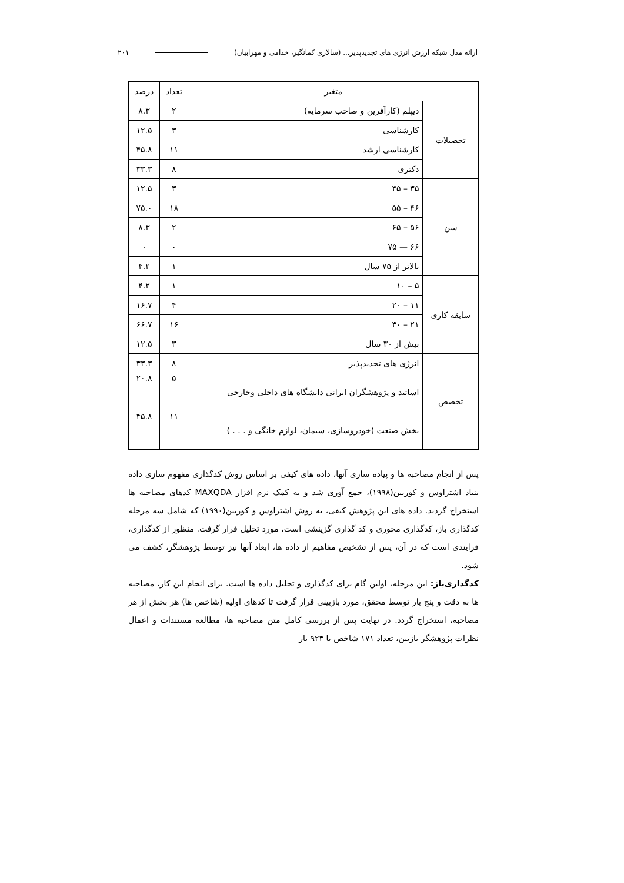ارائه مدل شبکه ارزش انرژی های تجدیدپذیر... (سالاری کمانگیر، خدامی و مهرابیان) ۲۰۱
| متغیر | | تعداد | درصد |
| --- | --- | --- | --- |
| تحصیلات | دیپلم (کارآفرین و صاحب سرمایه) | ۲ | ۸.۳ |
| | کارشناسی | ۳ | ۱۲.۵ |
| | کارشناسی ارشد | ۱۱ | ۴۵.۸ |
| | دکتری | ۸ | ۳۳.۳ |
| سن | ۳۵ – ۴۵ | ۳ | ۱۲.۵ |
| | ۴۶ – ۵۵ | ۱۸ | ۷۵.۰ |
| | ۵۶ – ۶۵ | ۲ | ۸.۳ |
| | ۶۶ — ۷۵ | ۰ | ۰ |
| | بالاتر از ۷۵ سال | ۱ | ۴.۲ |
| سابقه کاری | ۵ – ۱۰ | ۱ | ۴.۲ |
| | ۱۱ – ۲۰ | ۴ | ۱۶.۷ |
| | ۲۱ – ۳۰ | ۱۶ | ۶۶.۷ |
| | بیش از ۳۰ سال | ۳ | ۱۲.۵ |
| تخصص | انرژی های تجدیدپذیر | ۸ | ۳۳.۳ |
| | اساتید و پژوهشگران ایرانی دانشگاه های داخلی وخارجی | ۵ | ۲۰.۸ |
| | بخش صنعت (خودروسازی، سیمان، لوازم خانگی و . . . ) | ۱۱ | ۴۵.۸ |
پس از انجام مصاحبه ها و پیاده سازی آنها، داده های کیفی بر اساس روش کدگذاری مفهوم سازی داده بنیاد اشتراوس و کوربین(۱۹۹۸)، جمع آوری شد و به کمک نرم افزار MAXQDA کدهای مصاحبه ها استخراج گردید. داده های این پژوهش کیفی، به روش اشتراوس و کوربین(۱۹۹۰) که شامل سه مرحله کدگذاری باز، کدگذاری محوری و کد گذاری گزینشی است، مورد تحلیل قرار گرفت. منظور از کدگذاری، فرایندی است که در آن، پس از تشخیص مفاهیم از داده ها، ابعاد آنها نیز توسط پژوهشگر، کشف می شود.
کدگذاری‌باز: این مرحله، اولین گام برای کدگذاری و تحلیل داده ها است. برای انجام این کار، مصاحبه ها به دقت و پنج بار توسط محقق، مورد بازبینی قرار گرفت تا کدهای اولیه (شاخص ها) هر بخش از هر مصاحبه، استخراج گردد. در نهایت پس از بررسی کامل متن مصاحبه ها، مطالعه مستندات و اعمال نظرات پژوهشگر بازبین، تعداد ۱۷۱ شاخص با ۹۲۳ بار